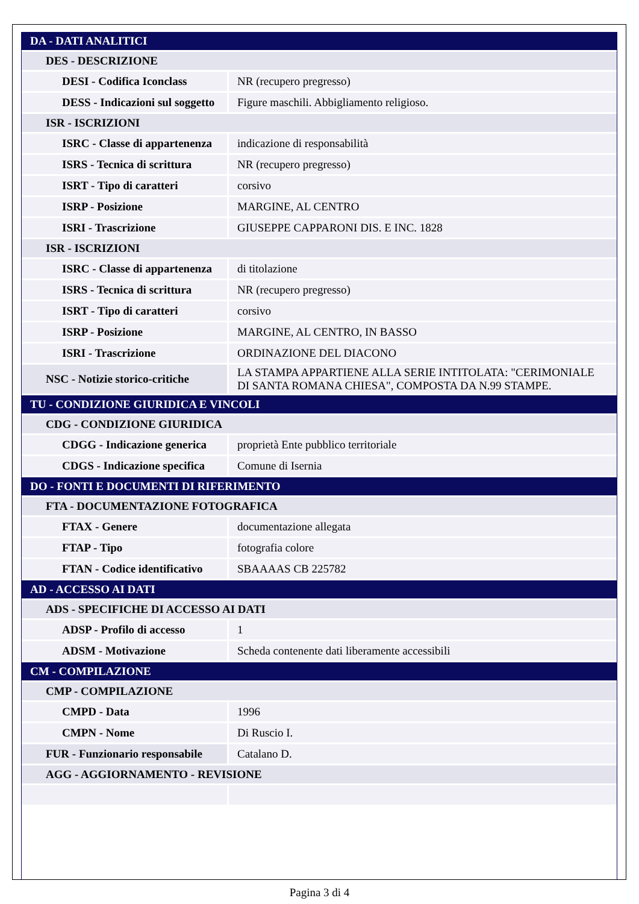| DA - DATI ANALITICI | |
| DES - DESCRIZIONE | |
| DESI - Codifica Iconclass | NR (recupero pregresso) |
| DESS - Indicazioni sul soggetto | Figure maschili. Abbigliamento religioso. |
| ISR - ISCRIZIONI | |
| ISRC - Classe di appartenenza | indicazione di responsabilità |
| ISRS - Tecnica di scrittura | NR (recupero pregresso) |
| ISRT - Tipo di caratteri | corsivo |
| ISRP - Posizione | MARGINE, AL CENTRO |
| ISRI - Trascrizione | GIUSEPPE CAPPARONI DIS. E INC. 1828 |
| ISR - ISCRIZIONI | |
| ISRC - Classe di appartenenza | di titolazione |
| ISRS - Tecnica di scrittura | NR (recupero pregresso) |
| ISRT - Tipo di caratteri | corsivo |
| ISRP - Posizione | MARGINE, AL CENTRO, IN BASSO |
| ISRI - Trascrizione | ORDINAZIONE DEL DIACONO |
| NSC - Notizie storico-critiche | LA STAMPA APPARTIENE ALLA SERIE INTITOLATA: "CERIMONIALE DI SANTA ROMANA CHIESA", COMPOSTA DA N.99 STAMPE. |
| TU - CONDIZIONE GIURIDICA E VINCOLI | |
| CDG - CONDIZIONE GIURIDICA | |
| CDGG - Indicazione generica | proprietà Ente pubblico territoriale |
| CDGS - Indicazione specifica | Comune di Isernia |
| DO - FONTI E DOCUMENTI DI RIFERIMENTO | |
| FTA - DOCUMENTAZIONE FOTOGRAFICA | |
| FTAX - Genere | documentazione allegata |
| FTAP - Tipo | fotografia colore |
| FTAN - Codice identificativo | SBAAAAS CB 225782 |
| AD - ACCESSO AI DATI | |
| ADS - SPECIFICHE DI ACCESSO AI DATI | |
| ADSP - Profilo di accesso | 1 |
| ADSM - Motivazione | Scheda contenente dati liberamente accessibili |
| CM - COMPILAZIONE | |
| CMP - COMPILAZIONE | |
| CMPD - Data | 1996 |
| CMPN - Nome | Di Ruscio I. |
| FUR - Funzionario responsabile | Catalano D. |
| AGG - AGGIORNAMENTO - REVISIONE | |
Pagina 3 di 4